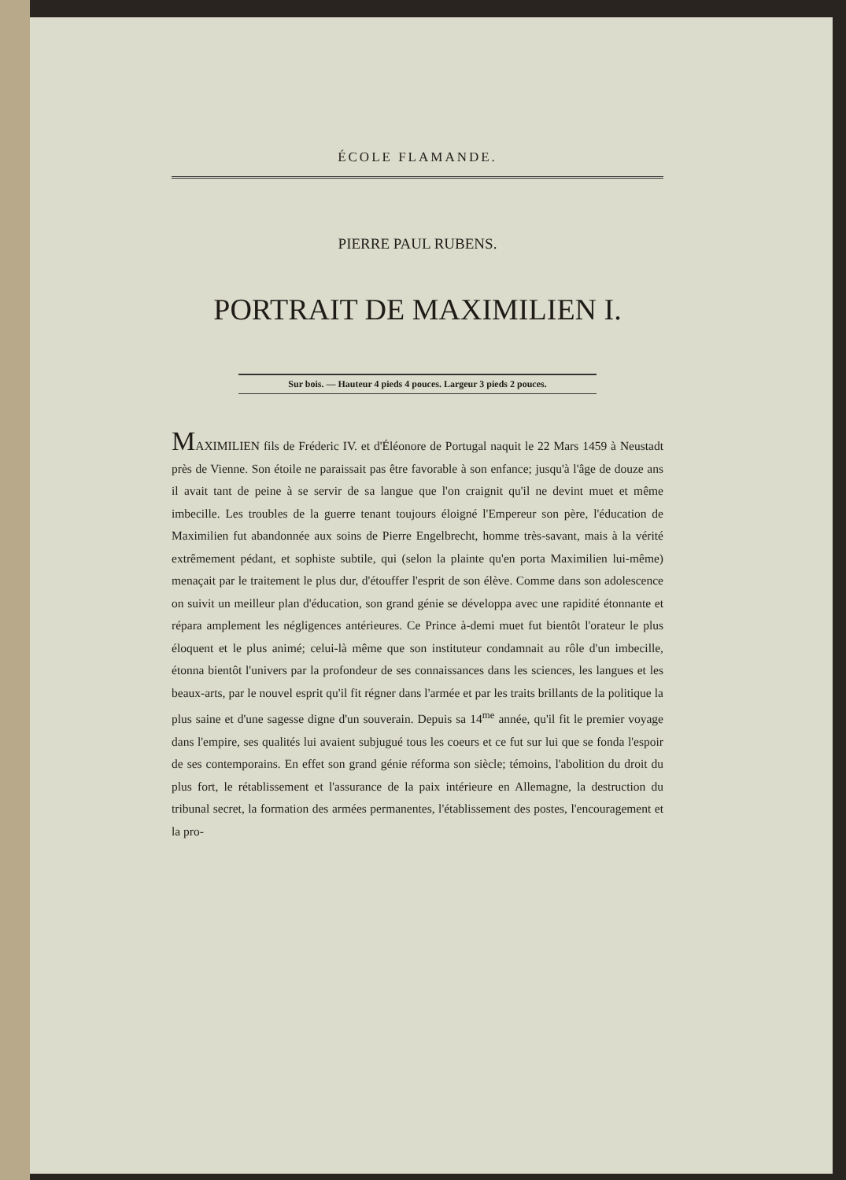ÉCOLE FLAMANDE.
PIERRE PAUL RUBENS.
PORTRAIT DE MAXIMILIEN I.
Sur bois. — Hauteur 4 pieds 4 pouces. Largeur 3 pieds 2 pouces.
MAXIMILIEN fils de Fréderic IV. et d'Éléonore de Portugal naquit le 22 Mars 1459 à Neustadt près de Vienne. Son étoile ne paraissait pas être favorable à son enfance; jusqu'à l'âge de douze ans il avait tant de peine à se servir de sa langue que l'on craignit qu'il ne devint muet et même imbecille. Les troubles de la guerre tenant toujours éloigné l'Empereur son père, l'éducation de Maximilien fut abandonnée aux soins de Pierre Engelbrecht, homme très-savant, mais à la vérité extrêmement pédant, et sophiste subtile, qui (selon la plainte qu'en porta Maximilien lui-même) menaçait par le traitement le plus dur, d'étouffer l'esprit de son élève. Comme dans son adolescence on suivit un meilleur plan d'éducation, son grand génie se développa avec une rapidité étonnante et répara amplement les négligences antérieures. Ce Prince à-demi muet fut bientôt l'orateur le plus éloquent et le plus animé; celui-là même que son instituteur condamnait au rôle d'un imbecille, étonna bientôt l'univers par la profondeur de ses connaissances dans les sciences, les langues et les beaux-arts, par le nouvel esprit qu'il fit régner dans l'armée et par les traits brillants de la politique la plus saine et d'une sagesse digne d'un souverain. Depuis sa 14<sup>me</sup> année, qu'il fit le premier voyage dans l'empire, ses qualités lui avaient subjugué tous les coeurs et ce fut sur lui que se fonda l'espoir de ses contemporains. En effet son grand génie réforma son siècle; témoins, l'abolition du droit du plus fort, le rétablissement et l'assurance de la paix intérieure en Allemagne, la destruction du tribunal secret, la formation des armées permanentes, l'établissement des postes, l'encouragement et la pro-